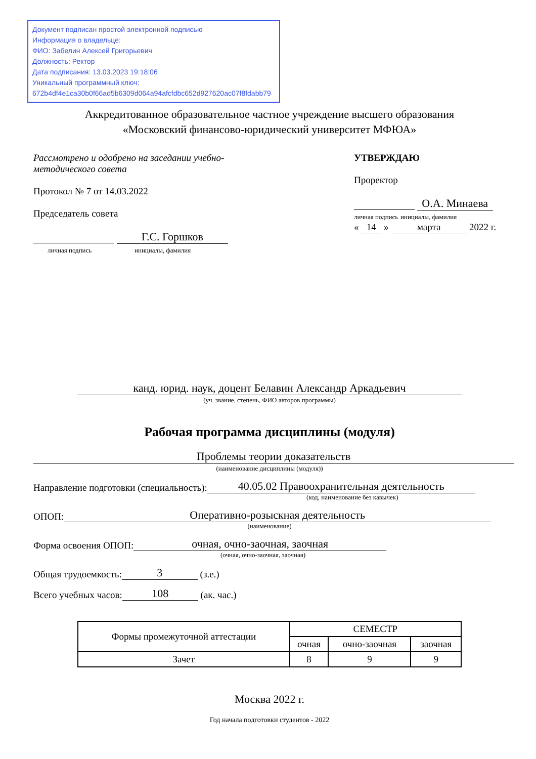Документ подписан простой электронной подписью
Информация о владельце:
ФИО: Забелин Алексей Григорьевич
Должность: Ректор
Дата подписания: 13.03.2023 19:18:06
Уникальный программный ключ:
672b4df4e1ca30b0f66ad5b6309d064a94afcfdbc652d927620ac07f8fdabb79
Аккредитованное образовательное частное учреждение высшего образования
«Московский финансово-юридический университет МФЮА»
Рассмотрено и одобрено на заседании учебно-методического совета
Протокол № 7 от 14.03.2022
Председатель совета
Г.С. Горшков
личная подпись инициалы, фамилия
УТВЕРЖДАЮ
Проректор
О.А. Минаева
личная подпись инициалы, фамилия
« 14 » марта 2022 г.
канд. юрид. наук, доцент Белавин Александр Аркадьевич
(уч. звание, степень, ФИО авторов программы)
Рабочая программа дисциплины (модуля)
Проблемы теории доказательств
(наименование дисциплины (модуля))
Направление подготовки (специальность): 40.05.02 Правоохранительная деятельность
(код, наименование без кавычек)
ОПОП: Оперативно-розыскная деятельность
(наименование)
Форма освоения ОПОП: очная, очно-заочная, заочная
(очная, очно-заочная, заочная)
Общая трудоемкость: 3 (з.е.)
Всего учебных часов: 108 (ак. час.)
| Формы промежуточной аттестации | СЕМЕСТР | | |
| --- | --- | --- | --- |
| | очная | очно-заочная | заочная |
| Зачет | 8 | 9 | 9 |
Москва 2022 г.
Год начала подготовки студентов - 2022